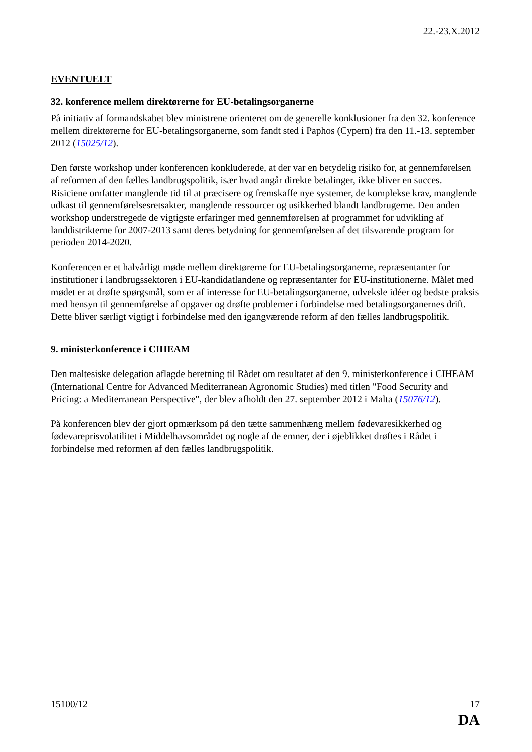22.-23.X.2012
EVENTUELT
32. konference mellem direktørerne for EU-betalingsorganerne
På initiativ af formandskabet blev ministrene orienteret om de generelle konklusioner fra den 32. konference mellem direktørerne for EU-betalingsorganerne, som fandt sted i Paphos (Cypern) fra den 11.-13. september 2012 (15025/12).
Den første workshop under konferencen konkluderede, at der var en betydelig risiko for, at gennemførelsen af reformen af den fælles landbrugspolitik, især hvad angår direkte betalinger, ikke bliver en succes. Risiciene omfatter manglende tid til at præcisere og fremskaffe nye systemer, de komplekse krav, manglende udkast til gennemførelsesretsakter, manglende ressourcer og usikkerhed blandt landbrugerne. Den anden workshop understregede de vigtigste erfaringer med gennemførelsen af programmet for udvikling af landdistrikterne for 2007-2013 samt deres betydning for gennemførelsen af det tilsvarende program for perioden 2014-2020.
Konferencen er et halvårligt møde mellem direktørerne for EU-betalingsorganerne, repræsentanter for institutioner i landbrugssektoren i EU-kandidatlandene og repræsentanter for EU-institutionerne. Målet med mødet er at drøfte spørgsmål, som er af interesse for EU-betalingsorganerne, udveksle idéer og bedste praksis med hensyn til gennemførelse af opgaver og drøfte problemer i forbindelse med betalingsorganernes drift. Dette bliver særligt vigtigt i forbindelse med den igangværende reform af den fælles landbrugspolitik.
9. ministerkonference i CIHEAM
Den maltesiske delegation aflagde beretning til Rådet om resultatet af den 9. ministerkonference i CIHEAM (International Centre for Advanced Mediterranean Agronomic Studies) med titlen "Food Security and Pricing: a Mediterranean Perspective", der blev afholdt den 27. september 2012 i Malta (15076/12).
På konferencen blev der gjort opmærksom på den tætte sammenhæng mellem fødevaresikkerhed og fødevareprisvolatilitet i Middelhavsområdet og nogle af de emner, der i øjeblikket drøftes i Rådet i forbindelse med reformen af den fælles landbrugspolitik.
15100/12 17
DA